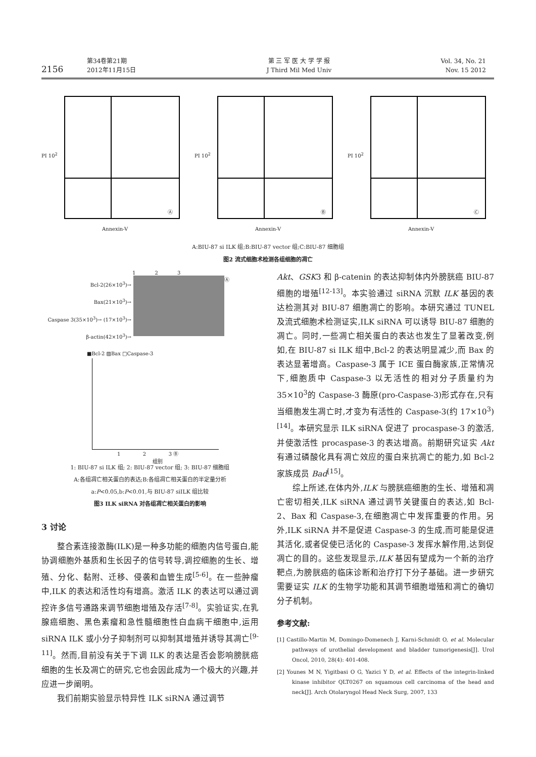2156
第34卷第21期
2012年11月15日
第 三 军 医 大 学 学 报
J Third Mil Med Univ
Vol. 34, No. 21
Nov. 15 2012
PI 10<sup>2</sup>
Ⓐ
Annexin-V
PI 10<sup>2</sup>
Ⓑ
Annexin-V
PI 10<sup>2</sup>
Ⓒ
Annexin-V
A:BIU-87 si ILK 组;B:BIU-87 vector 组;C:BIU-87 细胞组
图2 流式细胞术检测各组细胞的凋亡
1 2 3
Bcl-2(26×10<sup>3</sup>)→
Bax(21×10<sup>3</sup>)→
Caspase 3(35×10<sup>3</sup>)→ (17×10<sup>3</sup>)→
β-actin(42×10<sup>3</sup>)→
Ⓐ
■Bcl-2 ▨Bax □Caspase-3
1 2 3 Ⓑ
组别
1: BIU-87 si ILK 组; 2: BIU-87 vector 组; 3: BIU-87 细胞组
A:各组凋亡相关蛋白的表达;B:各组凋亡相关蛋白的半定量分析
a:P<0.05,b:P<0.01,与 BIU-87 siILK 组比较
图3 ILK siRNA 对各组凋亡相关蛋白的影响
3 讨论
整合素连接激酶(ILK)是一种多功能的细胞内信号蛋白,能协调细胞外基质和生长因子的信号转导,调控细胞的生长、增殖、分化、黏附、迁移、侵袭和血管生成<sup>[5-6]</sup>。在一些肿瘤中,ILK 的表达和活性均有增高。激活 ILK 的表达可以通过调控许多信号通路来调节细胞增殖及存活<sup>[7-8]</sup>。实验证实,在乳腺癌细胞、黑色素瘤和急性髓细胞性白血病干细胞中,运用 siRNA ILK 或小分子抑制剂可以抑制其增殖并诱导其凋亡<sup>[9-11]</sup>。然而,目前没有关于下调 ILK 的表达是否会影响膀胱癌细胞的生长及凋亡的研究,它也会因此成为一个极大的兴趣,并应进一步阐明。
我们前期实验显示特异性 ILK siRNA 通过调节
Akt、GSK3 和 β-catenin 的表达抑制体内外膀胱癌 BIU-87 细胞的增殖<sup>[12-13]</sup>。本实验通过 siRNA 沉默 ILK 基因的表达检测其对 BIU-87 细胞凋亡的影响。本研究通过 TUNEL 及流式细胞术检测证实,ILK siRNA 可以诱导 BIU-87 细胞的凋亡。同时,一些凋亡相关蛋白的表达也发生了显著改变,例如,在 BIU-87 si ILK 组中,Bcl-2 的表达明显减少,而 Bax 的表达显著增高。Caspase-3 属于 ICE 蛋白酶家族,正常情况下,细胞质中 Caspase-3 以无活性的相对分子质量约为 35×10<sup>3</sup>的 Caspase-3 酶原(pro-Caspase-3)形式存在,只有当细胞发生凋亡时,才变为有活性的 Caspase-3(约 17×10<sup>3</sup>)<sup>[14]</sup>。本研究显示 ILK siRNA 促进了 procaspase-3 的激活,并使激活性 procaspase-3 的表达增高。前期研究证实 Akt 有通过磷酸化具有凋亡效应的蛋白来抗凋亡的能力,如 Bcl-2 家族成员 Bad<sup>[15]</sup>。
综上所述,在体内外,ILK 与膀胱癌细胞的生长、增殖和凋亡密切相关,ILK siRNA 通过调节关键蛋白的表达,如 Bcl-2、Bax 和 Caspase-3,在细胞凋亡中发挥重要的作用。另外,ILK siRNA 并不是促进 Caspase-3 的生成,而可能是促进其活化,或者促使已活化的 Caspase-3 发挥水解作用,达到促凋亡的目的。这些发现显示,ILK 基因有望成为一个新的治疗靶点,为膀胱癌的临床诊断和治疗打下分子基础。进一步研究需要证实 ILK 的生物学功能和其调节细胞增殖和凋亡的确切分子机制。
参考文献:
[1] Castillo-Martin M, Domingo-Domenech J, Karni-Schmidt O, et al. Molecular pathways of urothelial development and bladder tumorigenesis[J]. Urol Oncol, 2010, 28(4): 401-408.
[2] Younes M N, Yigitbasi O G, Yazici Y D, et al. Effects of the integrin-linked kinase inhibitor QLT0267 on squamous cell carcinoma of the head and neck[J]. Arch Otolaryngol Head Neck Surg, 2007, 133